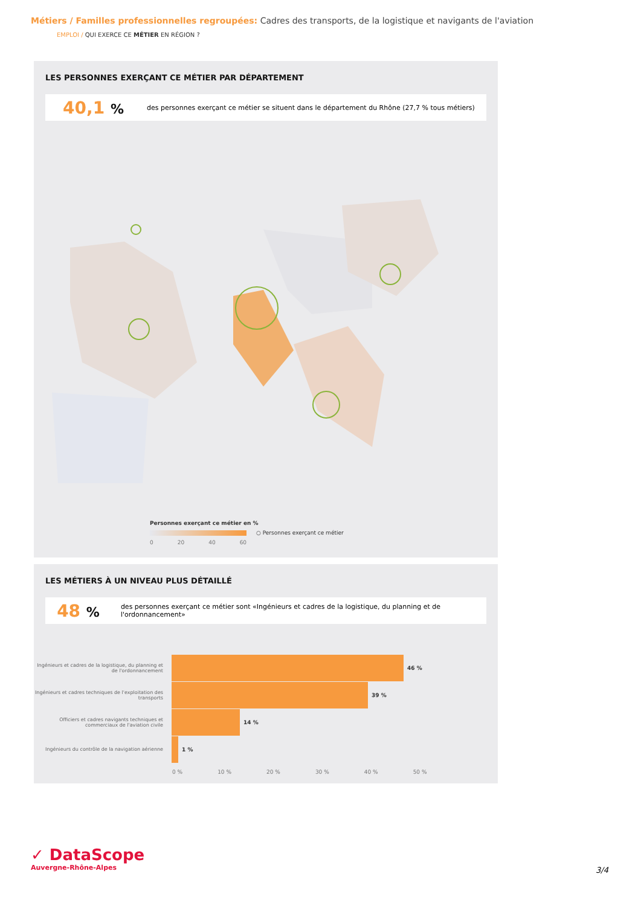Métiers / Familles professionnelles regroupées: Cadres des transports, de la logistique et navigants de l'aviation
EMPLOI / QUI EXERCE CE MÉTIER EN RÉGION ?
LES PERSONNES EXERÇANT CE MÉTIER PAR DÉPARTEMENT
40,1 %
des personnes exerçant ce métier se situent dans le département du Rhône (27,7 % tous métiers)
Personnes exerçant ce métier en %
○ Personnes exerçant ce métier
0 20 40 60
LES MÉTIERS À UN NIVEAU PLUS DÉTAILLÉ
48 %
des personnes exerçant ce métier sont «Ingénieurs et cadres de la logistique, du planning et de l'ordonnancement»
Ingénieurs et cadres de la logistique, du planning et de l'ordonnancement
46 %
Ingénieurs et cadres techniques de l'exploitation des transports
39 %
Officiers et cadres navigants techniques et commerciaux de l'aviation civile
14 %
Ingénieurs du contrôle de la navigation aérienne
1 %
0 % 10 % 20 % 30 % 40 % 50 %
✓ DataScope
Auvergne-Rhône-Alpes
3/4